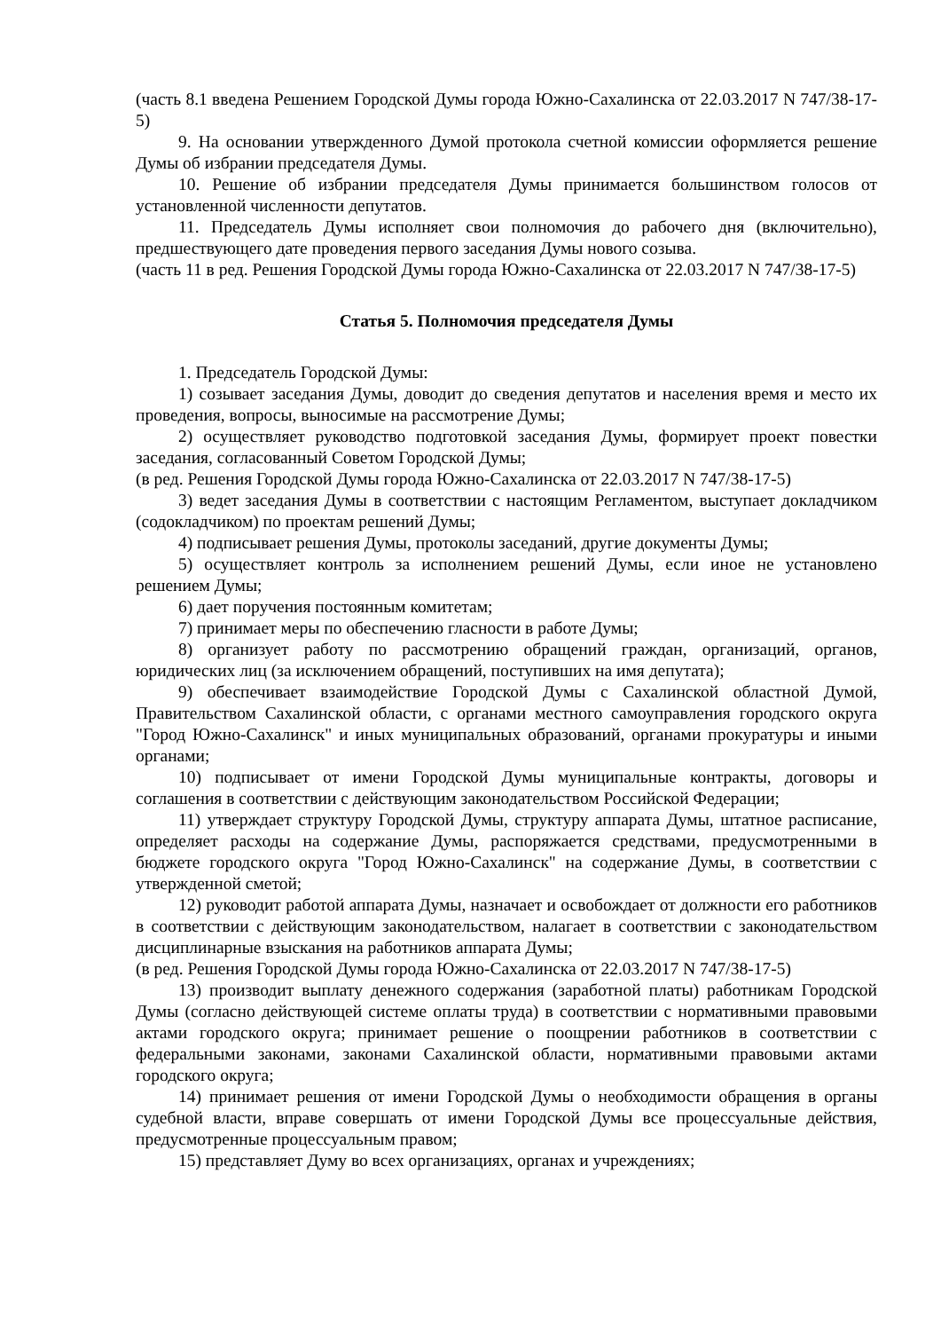(часть 8.1 введена Решением Городской Думы города Южно-Сахалинска от 22.03.2017 N 747/38-17-5)
9. На основании утвержденного Думой протокола счетной комиссии оформляется решение Думы об избрании председателя Думы.
10. Решение об избрании председателя Думы принимается большинством голосов от установленной численности депутатов.
11. Председатель Думы исполняет свои полномочия до рабочего дня (включительно), предшествующего дате проведения первого заседания Думы нового созыва.
(часть 11 в ред. Решения Городской Думы города Южно-Сахалинска от 22.03.2017 N 747/38-17-5)
Статья 5. Полномочия председателя Думы
1. Председатель Городской Думы:
1) созывает заседания Думы, доводит до сведения депутатов и населения время и место их проведения, вопросы, выносимые на рассмотрение Думы;
2) осуществляет руководство подготовкой заседания Думы, формирует проект повестки заседания, согласованный Советом Городской Думы;
(в ред. Решения Городской Думы города Южно-Сахалинска от 22.03.2017 N 747/38-17-5)
3) ведет заседания Думы в соответствии с настоящим Регламентом, выступает докладчиком (содокладчиком) по проектам решений Думы;
4) подписывает решения Думы, протоколы заседаний, другие документы Думы;
5) осуществляет контроль за исполнением решений Думы, если иное не установлено решением Думы;
6) дает поручения постоянным комитетам;
7) принимает меры по обеспечению гласности в работе Думы;
8) организует работу по рассмотрению обращений граждан, организаций, органов, юридических лиц (за исключением обращений, поступивших на имя депутата);
9) обеспечивает взаимодействие Городской Думы с Сахалинской областной Думой, Правительством Сахалинской области, с органами местного самоуправления городского округа "Город Южно-Сахалинск" и иных муниципальных образований, органами прокуратуры и иными органами;
10) подписывает от имени Городской Думы муниципальные контракты, договоры и соглашения в соответствии с действующим законодательством Российской Федерации;
11) утверждает структуру Городской Думы, структуру аппарата Думы, штатное расписание, определяет расходы на содержание Думы, распоряжается средствами, предусмотренными в бюджете городского округа "Город Южно-Сахалинск" на содержание Думы, в соответствии с утвержденной сметой;
12) руководит работой аппарата Думы, назначает и освобождает от должности его работников в соответствии с действующим законодательством, налагает в соответствии с законодательством дисциплинарные взыскания на работников аппарата Думы;
(в ред. Решения Городской Думы города Южно-Сахалинска от 22.03.2017 N 747/38-17-5)
13) производит выплату денежного содержания (заработной платы) работникам Городской Думы (согласно действующей системе оплаты труда) в соответствии с нормативными правовыми актами городского округа; принимает решение о поощрении работников в соответствии с федеральными законами, законами Сахалинской области, нормативными правовыми актами городского округа;
14) принимает решения от имени Городской Думы о необходимости обращения в органы судебной власти, вправе совершать от имени Городской Думы все процессуальные действия, предусмотренные процессуальным правом;
15) представляет Думу во всех организациях, органах и учреждениях;